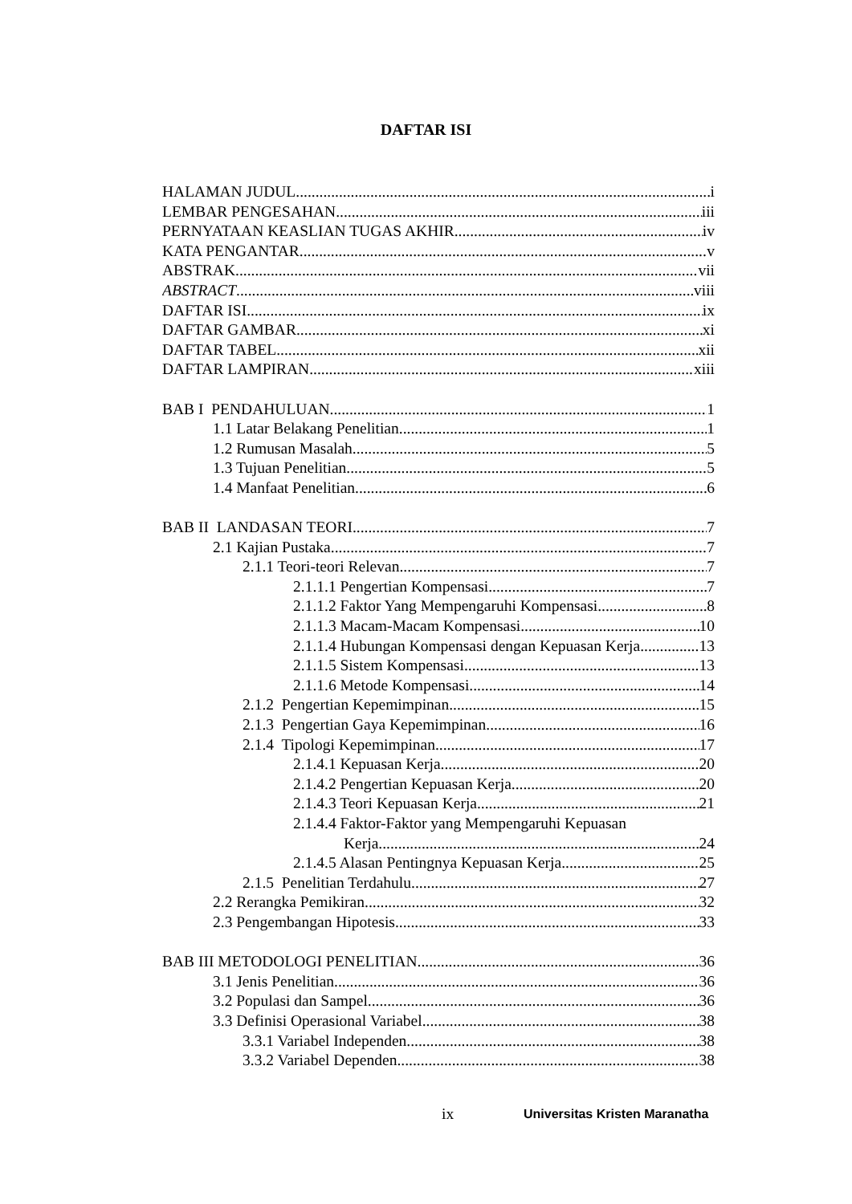DAFTAR ISI
HALAMAN JUDUL i
LEMBAR PENGESAHAN iii
PERNYATAAN KEASLIAN TUGAS AKHIR iv
KATA PENGANTAR v
ABSTRAK vii
ABSTRACT viii
DAFTAR ISI ix
DAFTAR GAMBAR xi
DAFTAR TABEL xii
DAFTAR LAMPIRAN xiii
BAB I PENDAHULUAN 1
1.1 Latar Belakang Penelitian 1
1.2 Rumusan Masalah 5
1.3 Tujuan Penelitian 5
1.4 Manfaat Penelitian 6
BAB II LANDASAN TEORI 7
2.1 Kajian Pustaka 7
2.1.1 Teori-teori Relevan 7
2.1.1.1 Pengertian Kompensasi 7
2.1.1.2 Faktor Yang Mempengaruhi Kompensasi 8
2.1.1.3 Macam-Macam Kompensasi. 10
2.1.1.4 Hubungan Kompensasi dengan Kepuasan Kerja 13
2.1.1.5 Sistem Kompensasi 13
2.1.1.6 Metode Kompensasi 14
2.1.2 Pengertian Kepemimpinan 15
2.1.3 Pengertian Gaya Kepemimpinan 16
2.1.4 Tipologi Kepemimpinan. 17
2.1.4.1 Kepuasan Kerja 20
2.1.4.2 Pengertian Kepuasan Kerja 20
2.1.4.3 Teori Kepuasan Kerja 21
2.1.4.4 Faktor-Faktor yang Mempengaruhi Kepuasan
Kerja 24
2.1.4.5 Alasan Pentingnya Kepuasan Kerja 25
2.1.5 Penelitian Terdahulu 27
2.2 Rerangka Pemikiran 32
2.3 Pengembangan Hipotesis 33
BAB III METODOLOGI PENELITIAN 36
3.1 Jenis Penelitian 36
3.2 Populasi dan Sampel 36
3.3 Definisi Operasional Variabel 38
3.3.1 Variabel Independen 38
3.3.2 Variabel Dependen 38
ix Universitas Kristen Maranatha